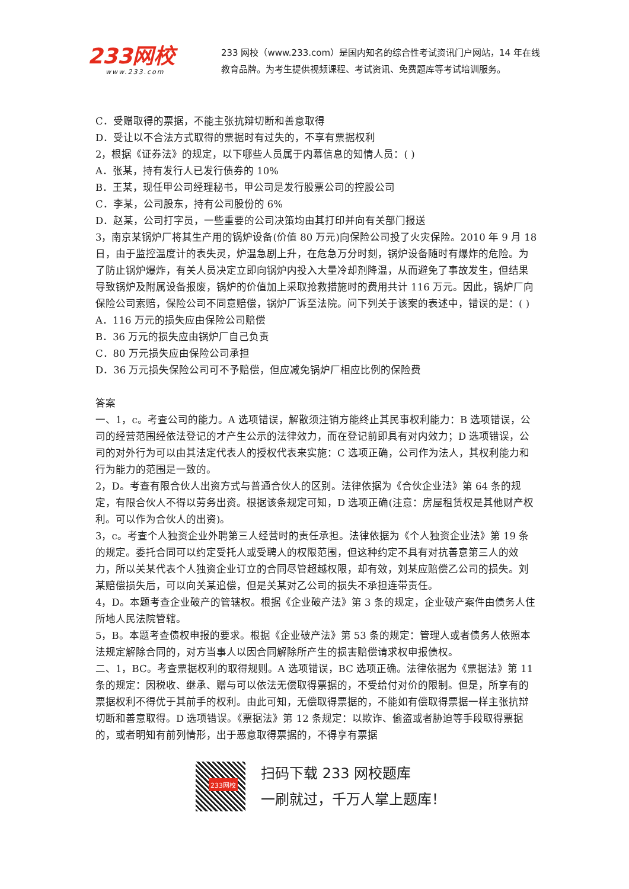233网校
www.233.com
233 网校（www.233.com）是国内知名的综合性考试资讯门户网站，14 年在线教育品牌。为考生提供视频课程、考试资讯、免费题库等考试培训服务。
C．受赠取得的票据，不能主张抗辩切断和善意取得
D．受让以不合法方式取得的票据时有过失的，不享有票据权利
2，根据《证券法》的规定，以下哪些人员属于内幕信息的知情人员：( )
A．张某，持有发行人已发行债券的 10%
B．王某，现任甲公司经理秘书，甲公司是发行股票公司的控股公司
C．李某，公司股东，持有公司股份的 6%
D．赵某，公司打字员，一些重要的公司决策均由其打印并向有关部门报送
3，南京某锅炉厂将其生产用的锅炉设备(价值 80 万元)向保险公司投了火灾保险。2010 年 9 月 18 日，由于监控温度计的表失灵，炉温急剧上升，在危急万分时刻，锅炉设备随时有爆炸的危险。为了防止锅炉爆炸，有关人员决定立即向锅炉内投入大量冷却剂降温，从而避免了事故发生，但结果导致锅炉及附属设备报废，锅炉的价值加上采取抢救措施时的费用共计 116 万元。因此，锅炉厂向保险公司索赔，保险公司不同意赔偿，锅炉厂诉至法院。问下列关于该案的表述中，错误的是：( )
A．116 万元的损失应由保险公司赔偿
B．36 万元的损失应由锅炉厂自己负责
C．80 万元损失应由保险公司承担
D．36 万元损失保险公司可不予赔偿，但应减免锅炉厂相应比例的保险费
答案
一、1，c。考查公司的能力。A 选项错误，解散须注销方能终止其民事权利能力：B 选项错误，公司的经营范围经依法登记的才产生公示的法律效力，而在登记前即具有对内效力；D 选项错误，公司的对外行为可以由其法定代表人的授权代表来实施：C 选项正确，公司作为法人，其权利能力和行为能力的范围是一致的。
2，D。考查有限合伙人出资方式与普通合伙人的区别。法律依据为《合伙企业法》第 64 条的规定，有限合伙人不得以劳务出资。根据该条规定可知，D 选项正确(注意：房屋租赁权是其他财产权利。可以作为合伙人的出资)。
3，c。考查个人独资企业外聘第三人经营时的责任承担。法律依据为《个人独资企业法》第 19 条的规定。委托合同可以约定受托人或受聘人的权限范围，但这种约定不具有对抗善意第三人的效力，所以关某代表个人独资企业订立的合同尽管超越权限，却有效，刘某应赔偿乙公司的损失。刘某赔偿损失后，可以向关某追偿，但是关某对乙公司的损失不承担连带责任。
4，D。本题考查企业破产的管辖权。根据《企业破产法》第 3 条的规定，企业破产案件由债务人住所地人民法院管辖。
5，B。本题考查债权申报的要求。根据《企业破产法》第 53 条的规定：管理人或者债务人依照本法规定解除合同的，对方当事人以因合同解除所产生的损害赔偿请求权申报债权。
二、1，BC。考查票据权利的取得规则。A 选项错误，BC 选项正确。法律依据为《票据法》第 11 条的规定：因税收、继承、赠与可以依法无偿取得票据的，不受给付对价的限制。但是，所享有的票据权利不得优于其前手的权利。由此可知，无偿取得票据的，不能如有偿取得票据一样主张抗辩切断和善意取得。D 选项错误。《票据法》第 12 条规定：以欺诈、偷盗或者胁迫等手段取得票据的，或者明知有前列情形，出于恶意取得票据的，不得享有票据
233网校
扫码下载 233 网校题库
一刷就过，千万人掌上题库！